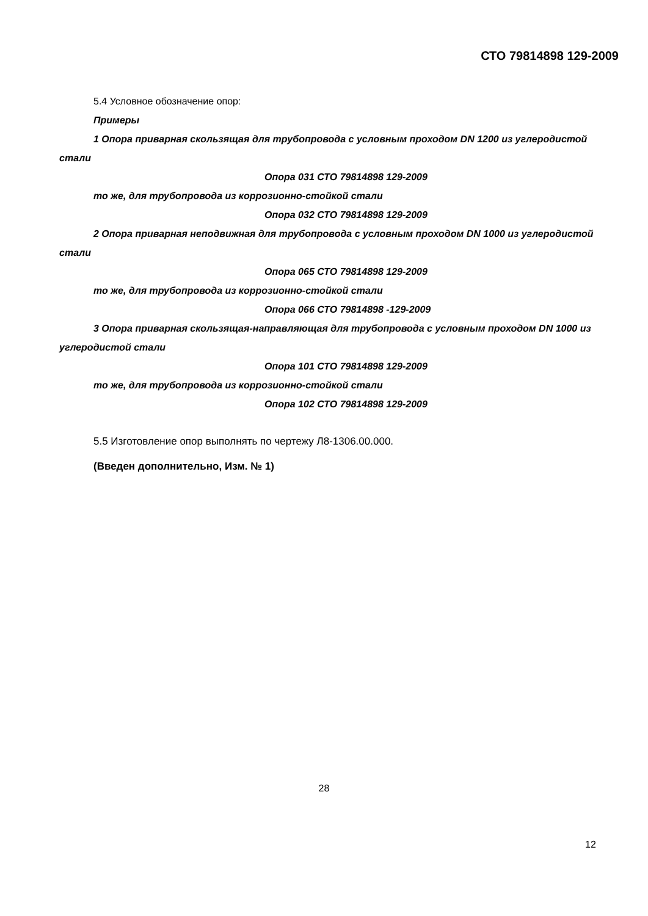СТО 79814898 129-2009
5.4 Условное обозначение опор:
Примеры
1 Опора приварная скользящая для трубопровода с условным проходом DN 1200 из углеродистой стали
Опора 031 СТО 79814898 129-2009
то же, для трубопровода из коррозионно-стойкой стали
Опора 032 СТО 79814898 129-2009
2 Опора приварная неподвижная для трубопровода с условным проходом DN 1000 из углеродистой стали
Опора 065 СТО 79814898 129-2009
то же, для трубопровода из коррозионно-стойкой стали
Опора 066 СТО 79814898 -129-2009
3 Опора приварная скользящая-направляющая для трубопровода с условным проходом DN 1000 из углеродистой стали
Опора 101 СТО 79814898 129-2009
то же, для трубопровода из коррозионно-стойкой стали
Опора 102 СТО 79814898 129-2009
5.5 Изготовление опор выполнять по чертежу Л8-1306.00.000.
(Введен дополнительно, Изм. № 1)
28
12